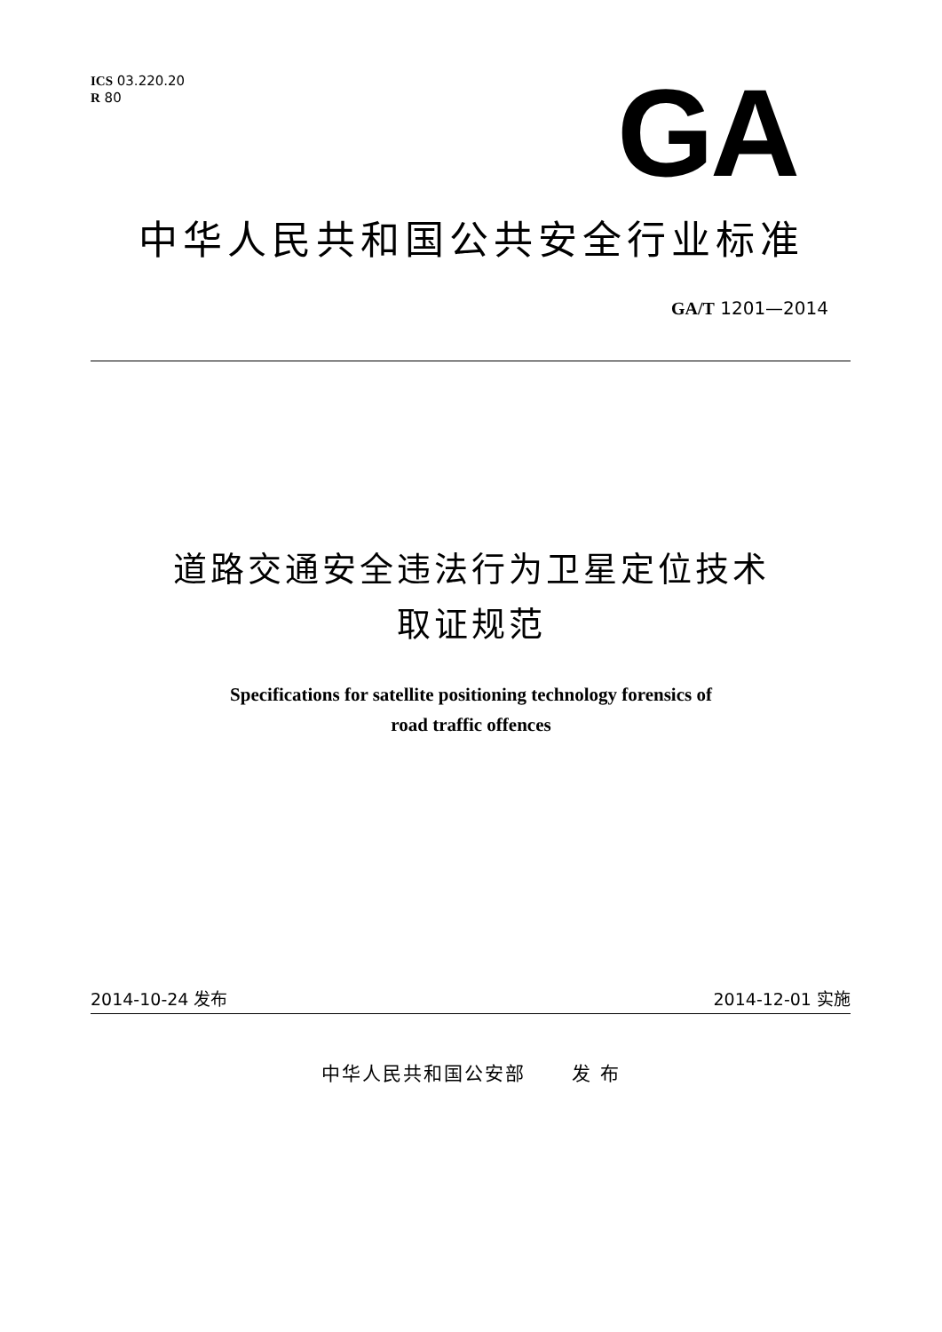ICS 03.220.20
R 80
GA
中华人民共和国公共安全行业标准
GA/T 1201—2014
道路交通安全违法行为卫星定位技术
取证规范
Specifications for satellite positioning technology forensics of
road traffic offences
2014-10-24 发布 2014-12-01 实施
中华人民共和国公安部 发 布